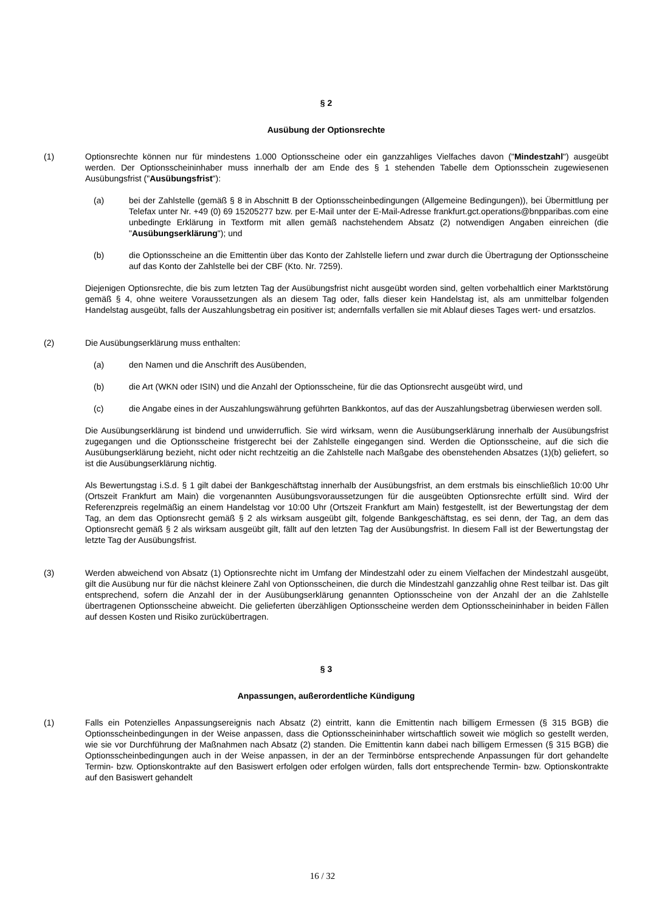§ 2
Ausübung der Optionsrechte
(1) Optionsrechte können nur für mindestens 1.000 Optionsscheine oder ein ganzzahliges Vielfaches davon ("Mindestzahl") ausgeübt werden. Der Optionsscheininhaber muss innerhalb der am Ende des § 1 stehenden Tabelle dem Optionsschein zugewiesenen Ausübungsfrist ("Ausübungsfrist"):
(a) bei der Zahlstelle (gemäß § 8 in Abschnitt B der Optionsscheinbedingungen (Allgemeine Bedingungen)), bei Übermittlung per Telefax unter Nr. +49 (0) 69 15205277 bzw. per E-Mail unter der E-Mail-Adresse frankfurt.gct.operations@bnpparibas.com eine unbedingte Erklärung in Textform mit allen gemäß nachstehendem Absatz (2) notwendigen Angaben einreichen (die "Ausübungserklärung"); und
(b) die Optionsscheine an die Emittentin über das Konto der Zahlstelle liefern und zwar durch die Übertragung der Optionsscheine auf das Konto der Zahlstelle bei der CBF (Kto. Nr. 7259).
Diejenigen Optionsrechte, die bis zum letzten Tag der Ausübungsfrist nicht ausgeübt worden sind, gelten vorbehaltlich einer Marktstörung gemäß § 4, ohne weitere Voraussetzungen als an diesem Tag oder, falls dieser kein Handelstag ist, als am unmittelbar folgenden Handelstag ausgeübt, falls der Auszahlungsbetrag ein positiver ist; andernfalls verfallen sie mit Ablauf dieses Tages wert- und ersatzlos.
(2) Die Ausübungserklärung muss enthalten:
(a) den Namen und die Anschrift des Ausübenden,
(b) die Art (WKN oder ISIN) und die Anzahl der Optionsscheine, für die das Optionsrecht ausgeübt wird, und
(c) die Angabe eines in der Auszahlungswährung geführten Bankkontos, auf das der Auszahlungsbetrag überwiesen werden soll.
Die Ausübungserklärung ist bindend und unwiderruflich. Sie wird wirksam, wenn die Ausübungserklärung innerhalb der Ausübungsfrist zugegangen und die Optionsscheine fristgerecht bei der Zahlstelle eingegangen sind. Werden die Optionsscheine, auf die sich die Ausübungserklärung bezieht, nicht oder nicht rechtzeitig an die Zahlstelle nach Maßgabe des obenstehenden Absatzes (1)(b) geliefert, so ist die Ausübungserklärung nichtig.
Als Bewertungstag i.S.d. § 1 gilt dabei der Bankgeschäftstag innerhalb der Ausübungsfrist, an dem erstmals bis einschließlich 10:00 Uhr (Ortszeit Frankfurt am Main) die vorgenannten Ausübungsvoraussetzungen für die ausgeübten Optionsrechte erfüllt sind. Wird der Referenzpreis regelmäßig an einem Handelstag vor 10:00 Uhr (Ortszeit Frankfurt am Main) festgestellt, ist der Bewertungstag der dem Tag, an dem das Optionsrecht gemäß § 2 als wirksam ausgeübt gilt, folgende Bankgeschäftstag, es sei denn, der Tag, an dem das Optionsrecht gemäß § 2 als wirksam ausgeübt gilt, fällt auf den letzten Tag der Ausübungsfrist. In diesem Fall ist der Bewertungstag der letzte Tag der Ausübungsfrist.
(3) Werden abweichend von Absatz (1) Optionsrechte nicht im Umfang der Mindestzahl oder zu einem Vielfachen der Mindestzahl ausgeübt, gilt die Ausübung nur für die nächst kleinere Zahl von Optionsscheinen, die durch die Mindestzahl ganzzahlig ohne Rest teilbar ist. Das gilt entsprechend, sofern die Anzahl der in der Ausübungserklärung genannten Optionsscheine von der Anzahl der an die Zahlstelle übertragenen Optionsscheine abweicht. Die gelieferten überzähligen Optionsscheine werden dem Optionsscheininhaber in beiden Fällen auf dessen Kosten und Risiko zurückübertragen.
§ 3
Anpassungen, außerordentliche Kündigung
(1) Falls ein Potenzielles Anpassungsereignis nach Absatz (2) eintritt, kann die Emittentin nach billigem Ermessen (§ 315 BGB) die Optionsscheinbedingungen in der Weise anpassen, dass die Optionsscheininhaber wirtschaftlich soweit wie möglich so gestellt werden, wie sie vor Durchführung der Maßnahmen nach Absatz (2) standen. Die Emittentin kann dabei nach billigem Ermessen (§ 315 BGB) die Optionsscheinbedingungen auch in der Weise anpassen, in der an der Terminbörse entsprechende Anpassungen für dort gehandelte Termin- bzw. Optionskontrakte auf den Basiswert erfolgen oder erfolgen würden, falls dort entsprechende Termin- bzw. Optionskontrakte auf den Basiswert gehandelt
16 / 32